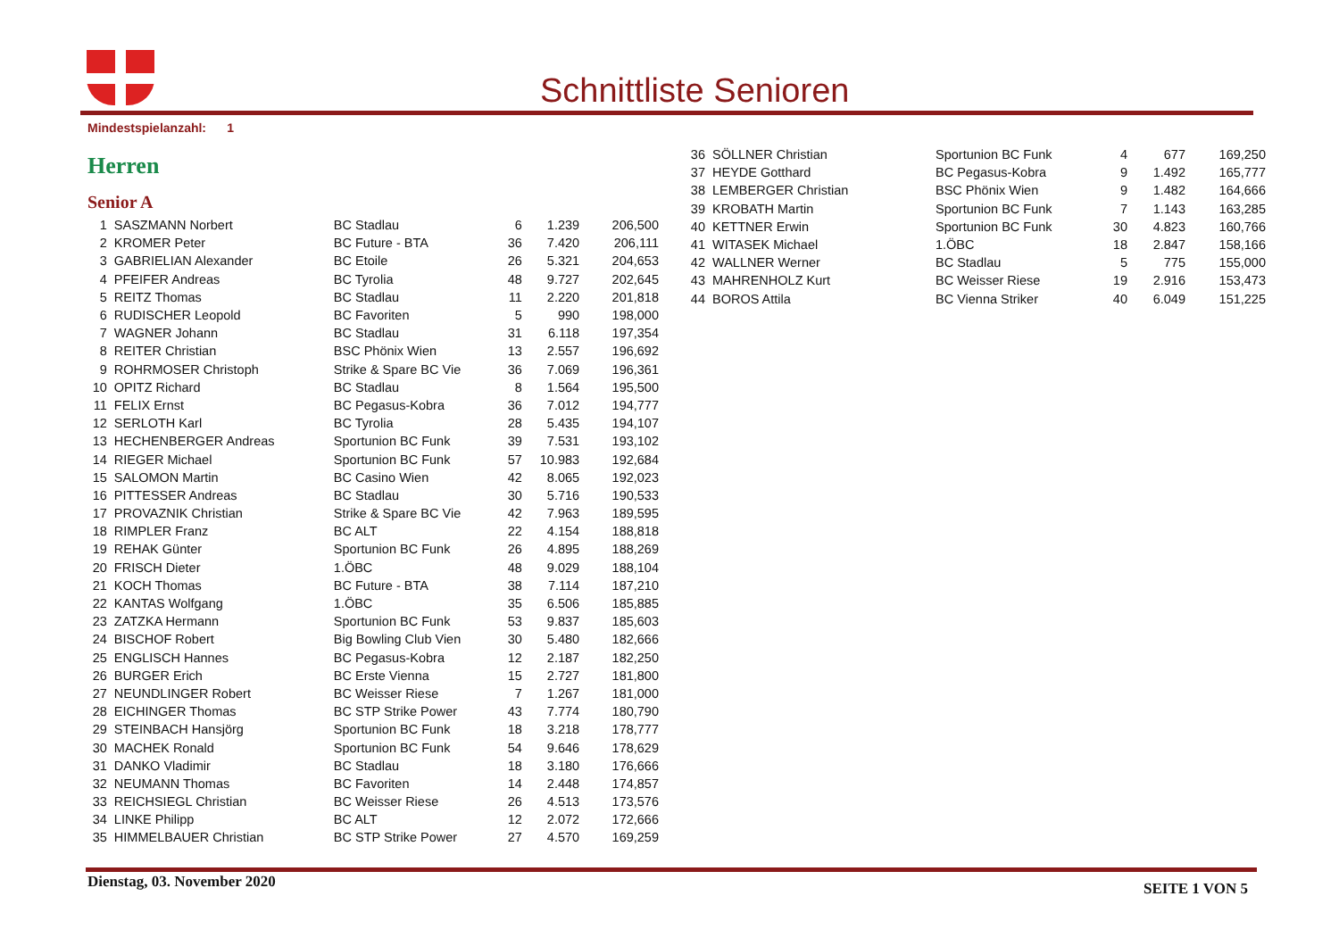Schnittliste Senioren
Mindestspielanzahl: 1
Herren
Senior A
| 1 | SASZMANN Norbert | BC Stadlau | 6 | 1.239 | 206,500 |
| 2 | KROMER Peter | BC Future - BTA | 36 | 7.420 | 206,111 |
| 3 | GABRIELIAN Alexander | BC Etoile | 26 | 5.321 | 204,653 |
| 4 | PFEIFER Andreas | BC Tyrolia | 48 | 9.727 | 202,645 |
| 5 | REITZ Thomas | BC Stadlau | 11 | 2.220 | 201,818 |
| 6 | RUDISCHER Leopold | BC Favoriten | 5 | 990 | 198,000 |
| 7 | WAGNER Johann | BC Stadlau | 31 | 6.118 | 197,354 |
| 8 | REITER Christian | BSC Phönix Wien | 13 | 2.557 | 196,692 |
| 9 | ROHRMOSER Christoph | Strike & Spare BC Vie | 36 | 7.069 | 196,361 |
| 10 | OPITZ Richard | BC Stadlau | 8 | 1.564 | 195,500 |
| 11 | FELIX Ernst | BC Pegasus-Kobra | 36 | 7.012 | 194,777 |
| 12 | SERLOTH Karl | BC Tyrolia | 28 | 5.435 | 194,107 |
| 13 | HECHENBERGER Andreas | Sportunion BC Funk | 39 | 7.531 | 193,102 |
| 14 | RIEGER Michael | Sportunion BC Funk | 57 | 10.983 | 192,684 |
| 15 | SALOMON Martin | BC Casino Wien | 42 | 8.065 | 192,023 |
| 16 | PITTESSER Andreas | BC Stadlau | 30 | 5.716 | 190,533 |
| 17 | PROVAZNIK Christian | Strike & Spare BC Vie | 42 | 7.963 | 189,595 |
| 18 | RIMPLER Franz | BC ALT | 22 | 4.154 | 188,818 |
| 19 | REHAK Günter | Sportunion BC Funk | 26 | 4.895 | 188,269 |
| 20 | FRISCH Dieter | 1.ÖBC | 48 | 9.029 | 188,104 |
| 21 | KOCH Thomas | BC Future - BTA | 38 | 7.114 | 187,210 |
| 22 | KANTAS Wolfgang | 1.ÖBC | 35 | 6.506 | 185,885 |
| 23 | ZATZKA Hermann | Sportunion BC Funk | 53 | 9.837 | 185,603 |
| 24 | BISCHOF Robert | Big Bowling Club Vien | 30 | 5.480 | 182,666 |
| 25 | ENGLISCH Hannes | BC Pegasus-Kobra | 12 | 2.187 | 182,250 |
| 26 | BURGER Erich | BC Erste Vienna | 15 | 2.727 | 181,800 |
| 27 | NEUNDLINGER Robert | BC Weisser Riese | 7 | 1.267 | 181,000 |
| 28 | EICHINGER Thomas | BC STP Strike Power | 43 | 7.774 | 180,790 |
| 29 | STEINBACH Hansjörg | Sportunion BC Funk | 18 | 3.218 | 178,777 |
| 30 | MACHEK Ronald | Sportunion BC Funk | 54 | 9.646 | 178,629 |
| 31 | DANKO Vladimir | BC Stadlau | 18 | 3.180 | 176,666 |
| 32 | NEUMANN Thomas | BC Favoriten | 14 | 2.448 | 174,857 |
| 33 | REICHSIEGL Christian | BC Weisser Riese | 26 | 4.513 | 173,576 |
| 34 | LINKE Philipp | BC ALT | 12 | 2.072 | 172,666 |
| 35 | HIMMELBAUER Christian | BC STP Strike Power | 27 | 4.570 | 169,259 |
| 36 | SÖLLNER Christian | Sportunion BC Funk | 4 | 677 | 169,250 |
| 37 | HEYDE Gotthard | BC Pegasus-Kobra | 9 | 1.492 | 165,777 |
| 38 | LEMBERGER Christian | BSC Phönix Wien | 9 | 1.482 | 164,666 |
| 39 | KROBATH Martin | Sportunion BC Funk | 7 | 1.143 | 163,285 |
| 40 | KETTNER Erwin | Sportunion BC Funk | 30 | 4.823 | 160,766 |
| 41 | WITASEK Michael | 1.ÖBC | 18 | 2.847 | 158,166 |
| 42 | WALLNER Werner | BC Stadlau | 5 | 775 | 155,000 |
| 43 | MAHRENHOLZ Kurt | BC Weisser Riese | 19 | 2.916 | 153,473 |
| 44 | BOROS Attila | BC Vienna Striker | 40 | 6.049 | 151,225 |
Dienstag, 03. November 2020 SEITE 1 VON 5